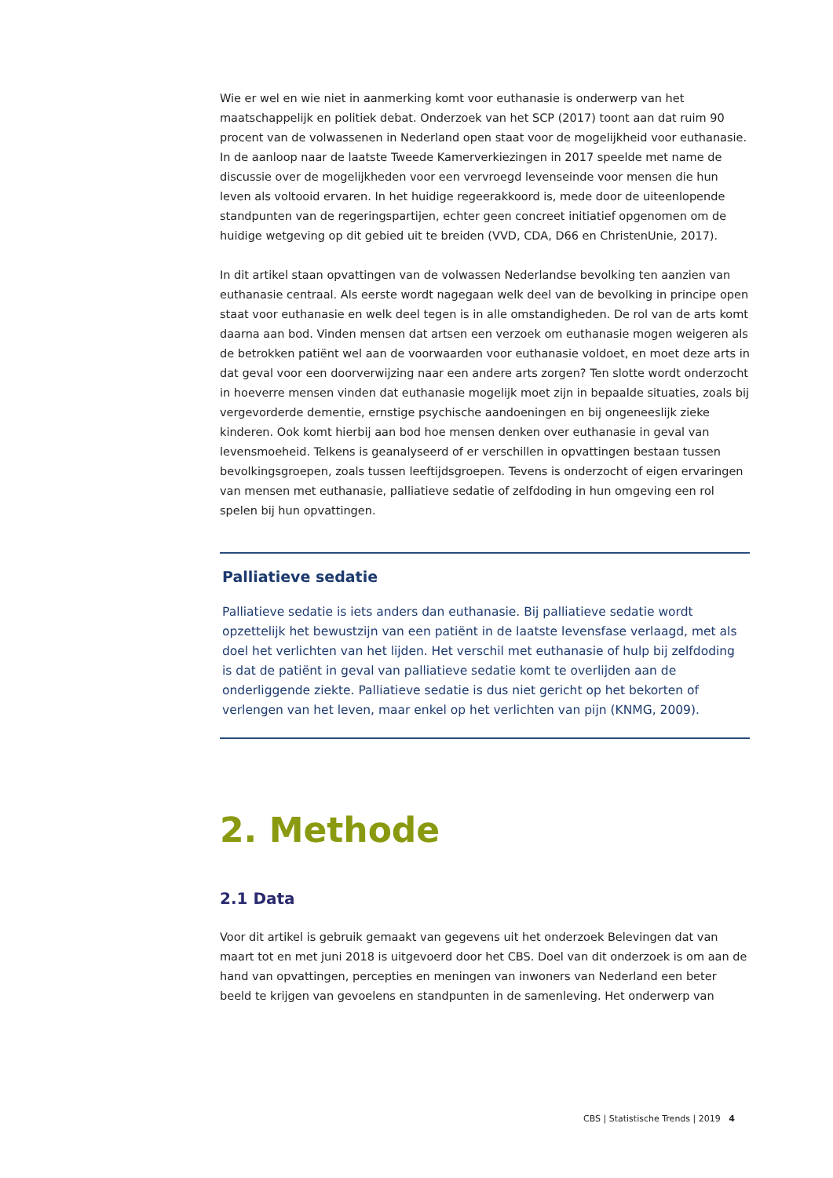Wie er wel en wie niet in aanmerking komt voor euthanasie is onderwerp van het maatschappelijk en politiek debat. Onderzoek van het SCP (2017) toont aan dat ruim 90 procent van de volwassenen in Nederland open staat voor de mogelijkheid voor euthanasie. In de aanloop naar de laatste Tweede Kamerverkiezingen in 2017 speelde met name de discussie over de mogelijkheden voor een vervroegd levenseinde voor mensen die hun leven als voltooid ervaren. In het huidige regeerakkoord is, mede door de uiteenlopende standpunten van de regeringspartijen, echter geen concreet initiatief opgenomen om de huidige wetgeving op dit gebied uit te breiden (VVD, CDA, D66 en ChristenUnie, 2017).
In dit artikel staan opvattingen van de volwassen Nederlandse bevolking ten aanzien van euthanasie centraal. Als eerste wordt nagegaan welk deel van de bevolking in principe open staat voor euthanasie en welk deel tegen is in alle omstandigheden. De rol van de arts komt daarna aan bod. Vinden mensen dat artsen een verzoek om euthanasie mogen weigeren als de betrokken patiënt wel aan de voorwaarden voor euthanasie voldoet, en moet deze arts in dat geval voor een doorverwijzing naar een andere arts zorgen? Ten slotte wordt onderzocht in hoeverre mensen vinden dat euthanasie mogelijk moet zijn in bepaalde situaties, zoals bij vergevorderde dementie, ernstige psychische aandoeningen en bij ongeneeslijk zieke kinderen. Ook komt hierbij aan bod hoe mensen denken over euthanasie in geval van levensmoeheid. Telkens is geanalyseerd of er verschillen in opvattingen bestaan tussen bevolkingsgroepen, zoals tussen leeftijdsgroepen. Tevens is onderzocht of eigen ervaringen van mensen met euthanasie, palliatieve sedatie of zelfdoding in hun omgeving een rol spelen bij hun opvattingen.
Palliatieve sedatie
Palliatieve sedatie is iets anders dan euthanasie. Bij palliatieve sedatie wordt opzettelijk het bewustzijn van een patiënt in de laatste levensfase verlaagd, met als doel het verlichten van het lijden. Het verschil met euthanasie of hulp bij zelfdoding is dat de patiënt in geval van palliatieve sedatie komt te overlijden aan de onderliggende ziekte. Palliatieve sedatie is dus niet gericht op het bekorten of verlengen van het leven, maar enkel op het verlichten van pijn (KNMG, 2009).
2. Methode
2.1 Data
Voor dit artikel is gebruik gemaakt van gegevens uit het onderzoek Belevingen dat van maart tot en met juni 2018 is uitgevoerd door het CBS. Doel van dit onderzoek is om aan de hand van opvattingen, percepties en meningen van inwoners van Nederland een beter beeld te krijgen van gevoelens en standpunten in de samenleving. Het onderwerp van
CBS | Statistische Trends | 2019 4